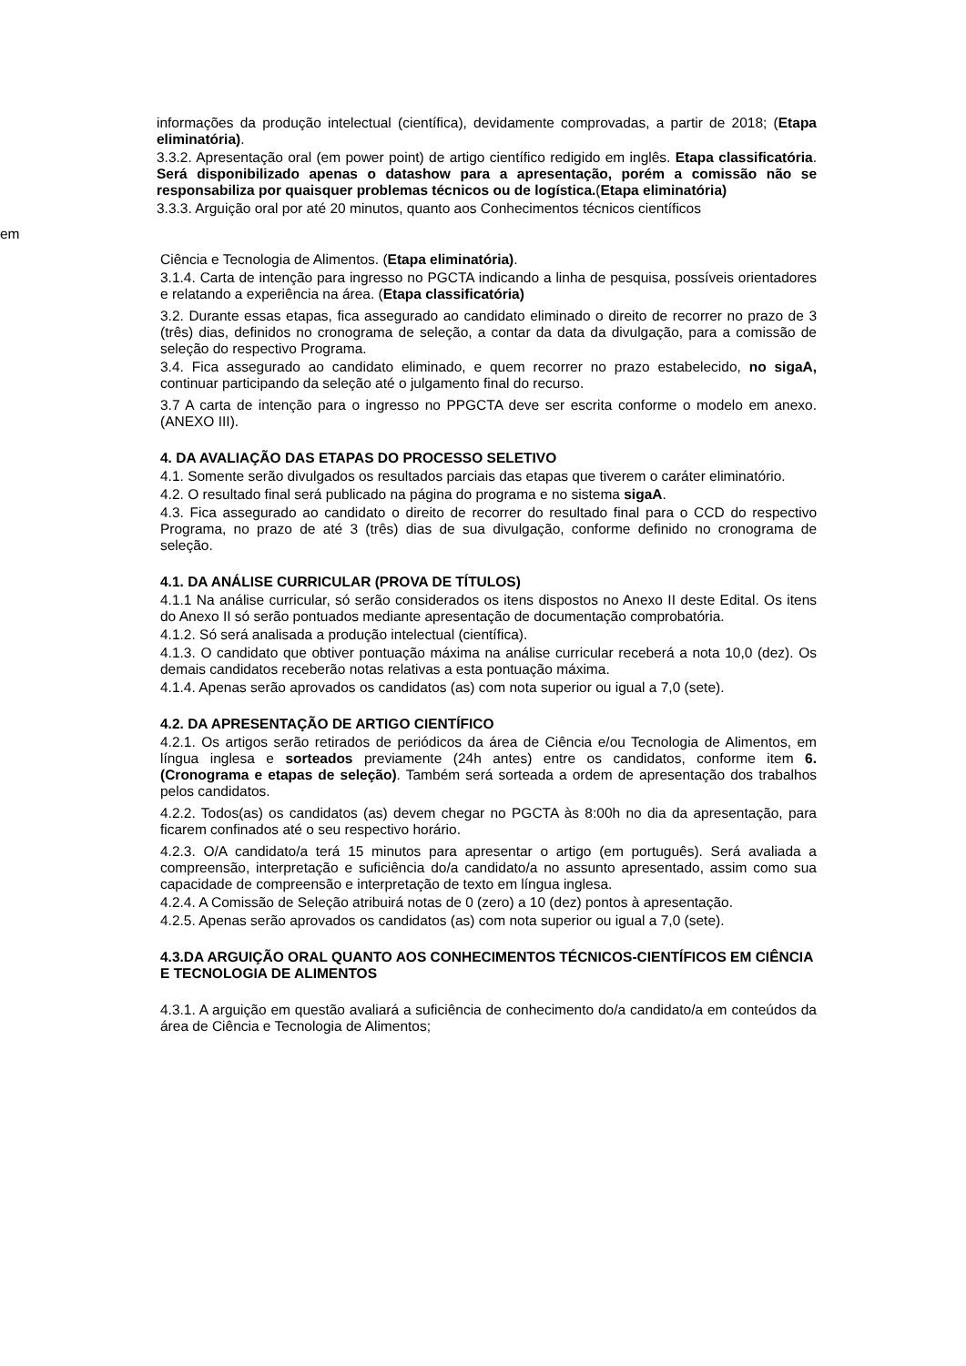informações da produção intelectual (científica), devidamente comprovadas, a partir de 2018; (Etapa eliminatória).
3.3.2. Apresentação oral (em power point) de artigo científico redigido em inglês. Etapa classificatória. Será disponibilizado apenas o datashow para a apresentação, porém a comissão não se responsabiliza por quaisquer problemas técnicos ou de logística.(Etapa eliminatória)
3.3.3. Arguição oral por até 20 minutos, quanto aos Conhecimentos técnicos científicos
em
Ciência e Tecnologia de Alimentos. (Etapa eliminatória).
3.1.4. Carta de intenção para ingresso no PGCTA indicando a linha de pesquisa, possíveis orientadores e relatando a experiência na área. (Etapa classificatória)
3.2. Durante essas etapas, fica assegurado ao candidato eliminado o direito de recorrer no prazo de 3 (três) dias, definidos no cronograma de seleção, a contar da data da divulgação, para a comissão de seleção do respectivo Programa.
3.4. Fica assegurado ao candidato eliminado, e quem recorrer no prazo estabelecido, no sigaA, continuar participando da seleção até o julgamento final do recurso.
3.7 A carta de intenção para o ingresso no PPGCTA deve ser escrita conforme o modelo em anexo.(ANEXO III).
4. DA AVALIAÇÃO DAS ETAPAS DO PROCESSO SELETIVO
4.1. Somente serão divulgados os resultados parciais das etapas que tiverem o caráter eliminatório.
4.2. O resultado final será publicado na página do programa e no sistema sigaA.
4.3. Fica assegurado ao candidato o direito de recorrer do resultado final para o CCD do respectivo Programa, no prazo de até 3 (três) dias de sua divulgação, conforme definido no cronograma de seleção.
4.1. DA ANÁLISE CURRICULAR (PROVA DE TÍTULOS)
4.1.1 Na análise curricular, só serão considerados os itens dispostos no Anexo II deste Edital. Os itens do Anexo II só serão pontuados mediante apresentação de documentação comprobatória.
4.1.2. Só será analisada a produção intelectual (científica).
4.1.3. O candidato que obtiver pontuação máxima na análise curricular receberá a nota 10,0 (dez). Os demais candidatos receberão notas relativas a esta pontuação máxima.
4.1.4. Apenas serão aprovados os candidatos (as) com nota superior ou igual a 7,0 (sete).
4.2. DA APRESENTAÇÃO DE ARTIGO CIENTÍFICO
4.2.1. Os artigos serão retirados de periódicos da área de Ciência e/ou Tecnologia de Alimentos, em língua inglesa e sorteados previamente (24h antes) entre os candidatos, conforme item 6. (Cronograma e etapas de seleção). Também será sorteada a ordem de apresentação dos trabalhos pelos candidatos.
4.2.2. Todos(as) os candidatos (as) devem chegar no PGCTA às 8:00h no dia da apresentação, para ficarem confinados até o seu respectivo horário.
4.2.3. O/A candidato/a terá 15 minutos para apresentar o artigo (em português). Será avaliada a compreensão, interpretação e suficiência do/a candidato/a no assunto apresentado, assim como sua capacidade de compreensão e interpretação de texto em língua inglesa.
4.2.4. A Comissão de Seleção atribuirá notas de 0 (zero) a 10 (dez) pontos à apresentação.
4.2.5. Apenas serão aprovados os candidatos (as) com nota superior ou igual a 7,0 (sete).
4.3.DA ARGUIÇÃO ORAL QUANTO AOS CONHECIMENTOS TÉCNICOS-CIENTÍFICOS EM CIÊNCIA E TECNOLOGIA DE ALIMENTOS
4.3.1. A arguição em questão avaliará a suficiência de conhecimento do/a candidato/a em conteúdos da área de Ciência e Tecnologia de Alimentos;